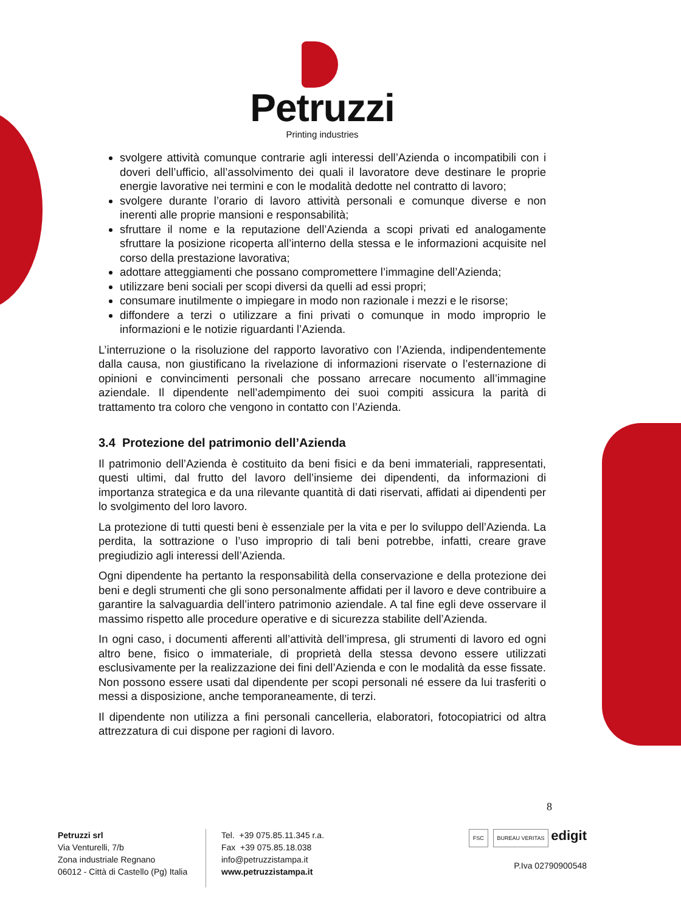Petruzzi
Printing industries
svolgere attività comunque contrarie agli interessi dell’Azienda o incompatibili con i doveri dell’ufficio, all’assolvimento dei quali il lavoratore deve destinare le proprie energie lavorative nei termini e con le modalità dedotte nel contratto di lavoro;
svolgere durante l’orario di lavoro attività personali e comunque diverse e non inerenti alle proprie mansioni e responsabilità;
sfruttare il nome e la reputazione dell’Azienda a scopi privati ed analogamente sfruttare la posizione ricoperta all’interno della stessa e le informazioni acquisite nel corso della prestazione lavorativa;
adottare atteggiamenti che possano compromettere l’immagine dell’Azienda;
utilizzare beni sociali per scopi diversi da quelli ad essi propri;
consumare inutilmente o impiegare in modo non razionale i mezzi e le risorse;
diffondere a terzi o utilizzare a fini privati o comunque in modo improprio le informazioni e le notizie riguardanti l’Azienda.
L’interruzione o la risoluzione del rapporto lavorativo con l’Azienda, indipendentemente dalla causa, non giustificano la rivelazione di informazioni riservate o l’esternazione di opinioni e convincimenti personali che possano arrecare nocumento all’immagine aziendale. Il dipendente nell’adempimento dei suoi compiti assicura la parità di trattamento tra coloro che vengono in contatto con l’Azienda.
3.4 Protezione del patrimonio dell’Azienda
Il patrimonio dell’Azienda è costituito da beni fisici e da beni immateriali, rappresentati, questi ultimi, dal frutto del lavoro dell’insieme dei dipendenti, da informazioni di importanza strategica e da una rilevante quantità di dati riservati, affidati ai dipendenti per lo svolgimento del loro lavoro.
La protezione di tutti questi beni è essenziale per la vita e per lo sviluppo dell’Azienda. La perdita, la sottrazione o l’uso improprio di tali beni potrebbe, infatti, creare grave pregiudizio agli interessi dell’Azienda.
Ogni dipendente ha pertanto la responsabilità della conservazione e della protezione dei beni e degli strumenti che gli sono personalmente affidati per il lavoro e deve contribuire a garantire la salvaguardia dell’intero patrimonio aziendale. A tal fine egli deve osservare il massimo rispetto alle procedure operative e di sicurezza stabilite dell’Azienda.
In ogni caso, i documenti afferenti all’attività dell’impresa, gli strumenti di lavoro ed ogni altro bene, fisico o immateriale, di proprietà della stessa devono essere utilizzati esclusivamente per la realizzazione dei fini dell’Azienda e con le modalità da esse fissate. Non possono essere usati dal dipendente per scopi personali né essere da lui trasferiti o messi a disposizione, anche temporaneamente, di terzi.
Il dipendente non utilizza a fini personali cancelleria, elaboratori, fotocopiatrici od altra attrezzatura di cui dispone per ragioni di lavoro.
8
Petruzzi srl
Via Venturelli, 7/b
Zona industriale Regnano
06012 - Città di Castello (Pg) Italia
Tel. +39 075.85.11.345 r.a.
Fax +39 075.85.18.038
info@petruzzistampa.it
www.petruzzistampa.it
FSC BUREAU VERITAS edigit
P.Iva 02790900548